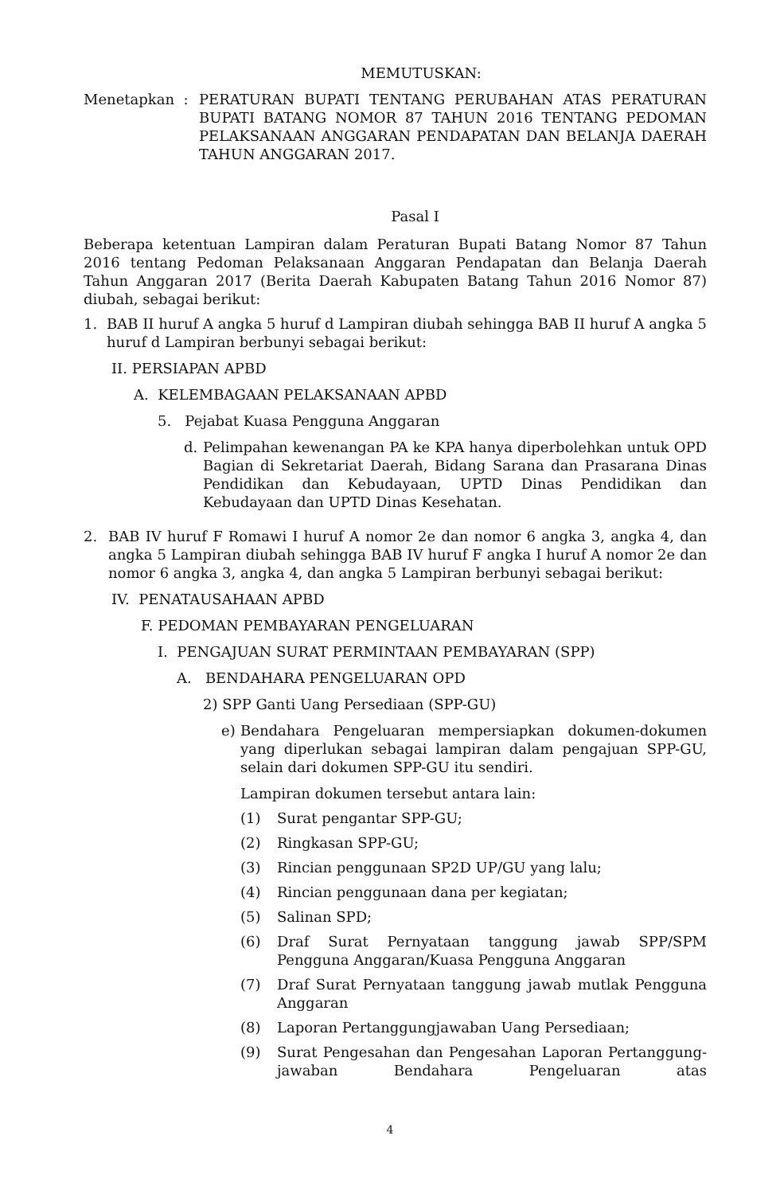MEMUTUSKAN:
Menetapkan : PERATURAN BUPATI TENTANG PERUBAHAN ATAS PERATURAN BUPATI BATANG NOMOR 87 TAHUN 2016 TENTANG PEDOMAN PELAKSANAAN ANGGARAN PENDAPATAN DAN BELANJA DAERAH TAHUN ANGGARAN 2017.
Pasal I
Beberapa ketentuan Lampiran dalam Peraturan Bupati Batang Nomor 87 Tahun 2016 tentang Pedoman Pelaksanaan Anggaran Pendapatan dan Belanja Daerah Tahun Anggaran 2017 (Berita Daerah Kabupaten Batang Tahun 2016 Nomor 87) diubah, sebagai berikut:
1. BAB II huruf A angka 5 huruf d Lampiran diubah sehingga BAB II huruf A angka 5 huruf d Lampiran berbunyi sebagai berikut:
II. PERSIAPAN APBD
A. KELEMBAGAAN PELAKSANAAN APBD
5. Pejabat Kuasa Pengguna Anggaran
d. Pelimpahan kewenangan PA ke KPA hanya diperbolehkan untuk OPD Bagian di Sekretariat Daerah, Bidang Sarana dan Prasarana Dinas Pendidikan dan Kebudayaan, UPTD Dinas Pendidikan dan Kebudayaan dan UPTD Dinas Kesehatan.
2. BAB IV huruf F Romawi I huruf A nomor 2e dan nomor 6 angka 3, angka 4, dan angka 5 Lampiran diubah sehingga BAB IV huruf F angka I huruf A nomor 2e dan nomor 6 angka 3, angka 4, dan angka 5 Lampiran berbunyi sebagai berikut:
IV. PENATAUSAHAAN APBD
F. PEDOMAN PEMBAYARAN PENGELUARAN
I. PENGAJUAN SURAT PERMINTAAN PEMBAYARAN (SPP)
A. BENDAHARA PENGELUARAN OPD
2) SPP Ganti Uang Persediaan (SPP-GU)
e) Bendahara Pengeluaran mempersiapkan dokumen-dokumen yang diperlukan sebagai lampiran dalam pengajuan SPP-GU, selain dari dokumen SPP-GU itu sendiri.
Lampiran dokumen tersebut antara lain:
(1) Surat pengantar SPP-GU;
(2) Ringkasan SPP-GU;
(3) Rincian penggunaan SP2D UP/GU yang lalu;
(4) Rincian penggunaan dana per kegiatan;
(5) Salinan SPD;
(6) Draf Surat Pernyataan tanggung jawab SPP/SPM Pengguna Anggaran/Kuasa Pengguna Anggaran
(7) Draf Surat Pernyataan tanggung jawab mutlak Pengguna Anggaran
(8) Laporan Pertanggungjawaban Uang Persediaan;
(9) Surat Pengesahan dan Pengesahan Laporan Pertanggung-jawaban Bendahara Pengeluaran atas
4